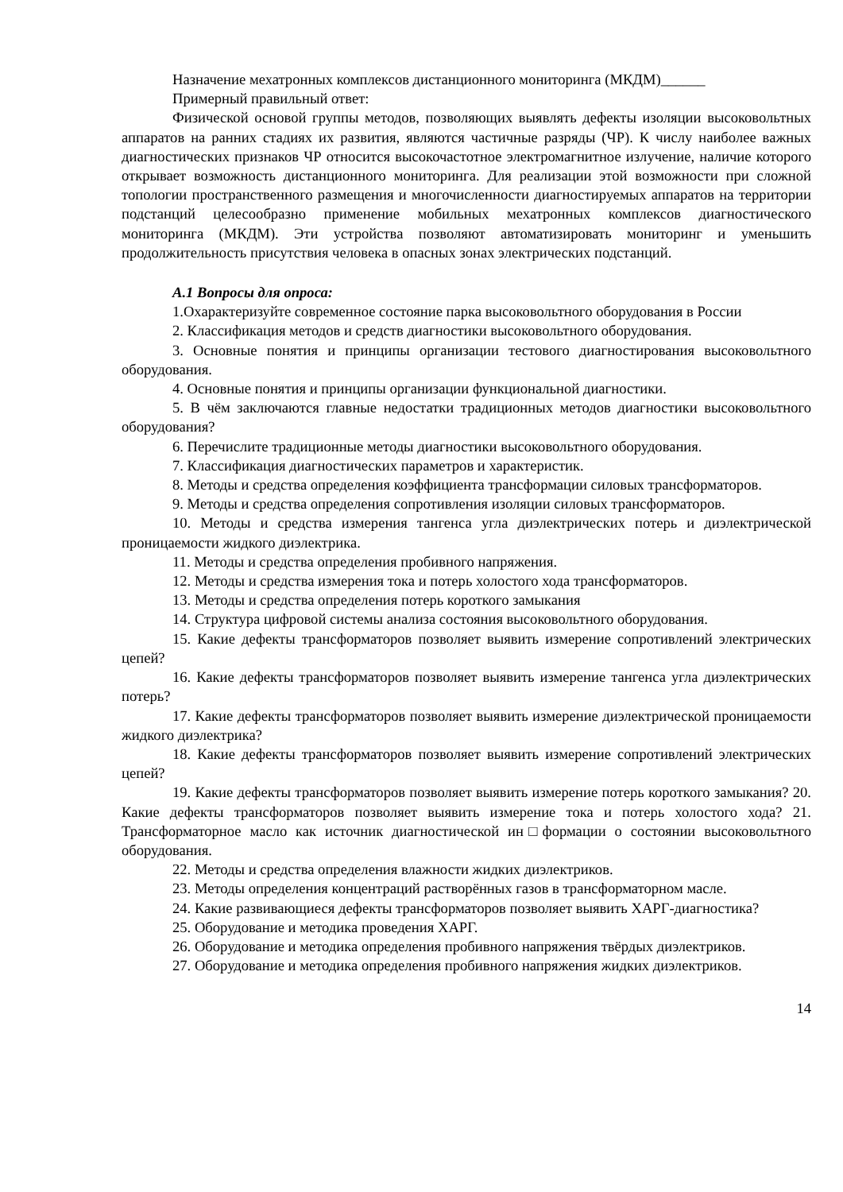Назначение мехатронных комплексов дистанционного мониторинга (МКДМ)______
Примерный правильный ответ:
Физической основой группы методов, позволяющих выявлять дефекты изоляции высоковольтных аппаратов на ранних стадиях их развития, являются частичные разряды (ЧР). К числу наиболее важных диагностических признаков ЧР относится высокочастотное электромагнитное излучение, наличие которого открывает возможность дистанционного мониторинга. Для реализации этой возможности при сложной топологии пространственного размещения и многочисленности диагностируемых аппаратов на территории подстанций целесообразно применение мобильных мехатронных комплексов диагностического мониторинга (МКДМ). Эти устройства позволяют автоматизировать мониторинг и уменьшить продолжительность присутствия человека в опасных зонах электрических подстанций.
А.1 Вопросы для опроса:
1.Охарактеризуйте современное состояние парка высоковольтного оборудования в России
2. Классификация методов и средств диагностики высоковольтного оборудования.
3. Основные понятия и принципы организации тестового диагностирования высоковольтного оборудования.
4. Основные понятия и принципы организации функциональной диагностики.
5. В чём заключаются главные недостатки традиционных методов диагностики высоковольтного оборудования?
6. Перечислите традиционные методы диагностики высоковольтного оборудования.
7. Классификация диагностических параметров и характеристик.
8. Методы и средства определения коэффициента трансформации силовых трансформаторов.
9. Методы и средства определения сопротивления изоляции силовых трансформаторов.
10. Методы и средства измерения тангенса угла диэлектрических потерь и диэлектрической проницаемости жидкого диэлектрика.
11. Методы и средства определения пробивного напряжения.
12. Методы и средства измерения тока и потерь холостого хода трансформаторов.
13. Методы и средства определения потерь короткого замыкания
14. Структура цифровой системы анализа состояния высоковольтного оборудования.
15. Какие дефекты трансформаторов позволяет выявить измерение сопротивлений электрических цепей?
16. Какие дефекты трансформаторов позволяет выявить измерение тангенса угла диэлектрических потерь?
17. Какие дефекты трансформаторов позволяет выявить измерение диэлектрической проницаемости жидкого диэлектрика?
18. Какие дефекты трансформаторов позволяет выявить измерение сопротивлений электрических цепей?
19. Какие дефекты трансформаторов позволяет выявить измерение потерь короткого замыкания? 20. Какие дефекты трансформаторов позволяет выявить измерение тока и потерь холостого хода? 21. Трансформаторное масло как источник диагностической ин□формации о состоянии высоковольтного оборудования.
22. Методы и средства определения влажности жидких диэлектриков.
23. Методы определения концентраций растворённых газов в трансформаторном масле.
24. Какие развивающиеся дефекты трансформаторов позволяет выявить ХАРГ-диагностика?
25. Оборудование и методика проведения ХАРГ.
26. Оборудование и методика определения пробивного напряжения твёрдых диэлектриков.
27. Оборудование и методика определения пробивного напряжения жидких диэлектриков.
14